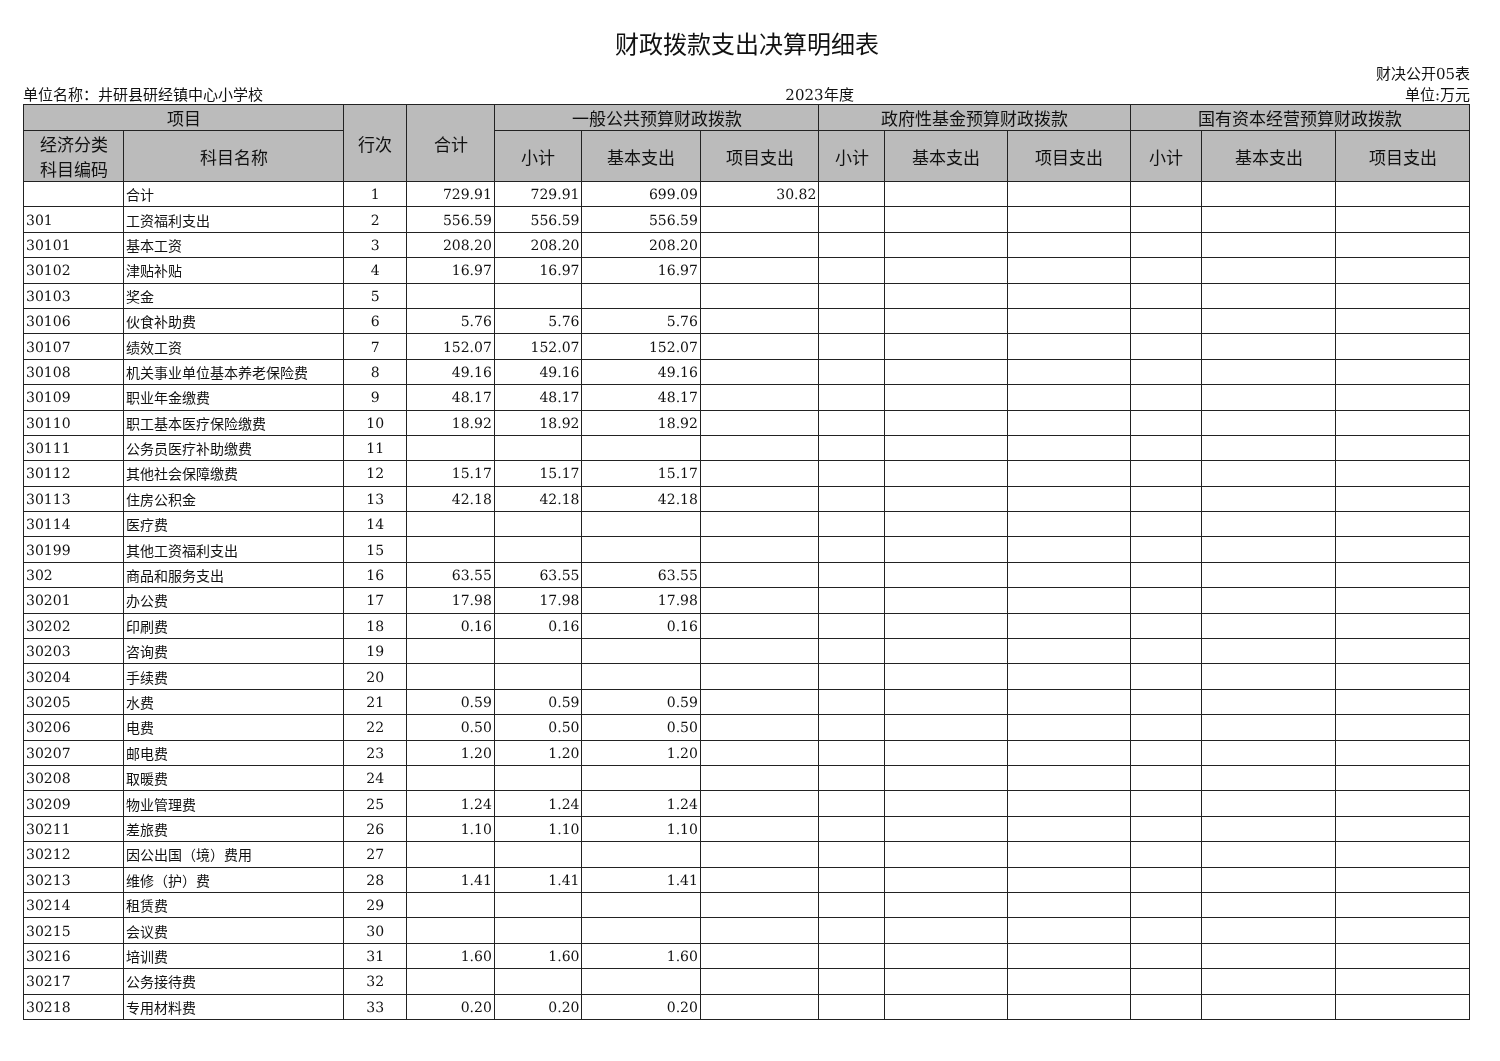财政拨款支出决算明细表
单位名称：井研县研经镇中心小学校 2023年度 财决公开05表
单位:万元
| 项目 | | 行次 | 合计 | 一般公共预算财政拨款 | | | 政府性基金预算财政拨款 | | | 国有资本经营预算财政拨款 | | |
| --- | --- | --- | --- | --- | --- | --- | --- | --- | --- | --- | --- | --- |
| 经济分类 科目编码 | 科目名称 | | | 小计 | 基本支出 | 项目支出 | 小计 | 基本支出 | 项目支出 | 小计 | 基本支出 | 项目支出 |
| | 合计 | 1 | 729.91 | 729.91 | 699.09 | 30.82 | | | | | | |
| 301 | 工资福利支出 | 2 | 556.59 | 556.59 | 556.59 | | | | | | | |
| 30101 | 基本工资 | 3 | 208.20 | 208.20 | 208.20 | | | | | | | |
| 30102 | 津贴补贴 | 4 | 16.97 | 16.97 | 16.97 | | | | | | | |
| 30103 | 奖金 | 5 | | | | | | | | | | |
| 30106 | 伙食补助费 | 6 | 5.76 | 5.76 | 5.76 | | | | | | | |
| 30107 | 绩效工资 | 7 | 152.07 | 152.07 | 152.07 | | | | | | | |
| 30108 | 机关事业单位基本养老保险费 | 8 | 49.16 | 49.16 | 49.16 | | | | | | | |
| 30109 | 职业年金缴费 | 9 | 48.17 | 48.17 | 48.17 | | | | | | | |
| 30110 | 职工基本医疗保险缴费 | 10 | 18.92 | 18.92 | 18.92 | | | | | | | |
| 30111 | 公务员医疗补助缴费 | 11 | | | | | | | | | | |
| 30112 | 其他社会保障缴费 | 12 | 15.17 | 15.17 | 15.17 | | | | | | | |
| 30113 | 住房公积金 | 13 | 42.18 | 42.18 | 42.18 | | | | | | | |
| 30114 | 医疗费 | 14 | | | | | | | | | | |
| 30199 | 其他工资福利支出 | 15 | | | | | | | | | | |
| 302 | 商品和服务支出 | 16 | 63.55 | 63.55 | 63.55 | | | | | | | |
| 30201 | 办公费 | 17 | 17.98 | 17.98 | 17.98 | | | | | | | |
| 30202 | 印刷费 | 18 | 0.16 | 0.16 | 0.16 | | | | | | | |
| 30203 | 咨询费 | 19 | | | | | | | | | | |
| 30204 | 手续费 | 20 | | | | | | | | | | |
| 30205 | 水费 | 21 | 0.59 | 0.59 | 0.59 | | | | | | | |
| 30206 | 电费 | 22 | 0.50 | 0.50 | 0.50 | | | | | | | |
| 30207 | 邮电费 | 23 | 1.20 | 1.20 | 1.20 | | | | | | | |
| 30208 | 取暖费 | 24 | | | | | | | | | | |
| 30209 | 物业管理费 | 25 | 1.24 | 1.24 | 1.24 | | | | | | | |
| 30211 | 差旅费 | 26 | 1.10 | 1.10 | 1.10 | | | | | | | |
| 30212 | 因公出国（境）费用 | 27 | | | | | | | | | | |
| 30213 | 维修（护）费 | 28 | 1.41 | 1.41 | 1.41 | | | | | | | |
| 30214 | 租赁费 | 29 | | | | | | | | | | |
| 30215 | 会议费 | 30 | | | | | | | | | | |
| 30216 | 培训费 | 31 | 1.60 | 1.60 | 1.60 | | | | | | | |
| 30217 | 公务接待费 | 32 | | | | | | | | | | |
| 30218 | 专用材料费 | 33 | 0.20 | 0.20 | 0.20 | | | | | | | |